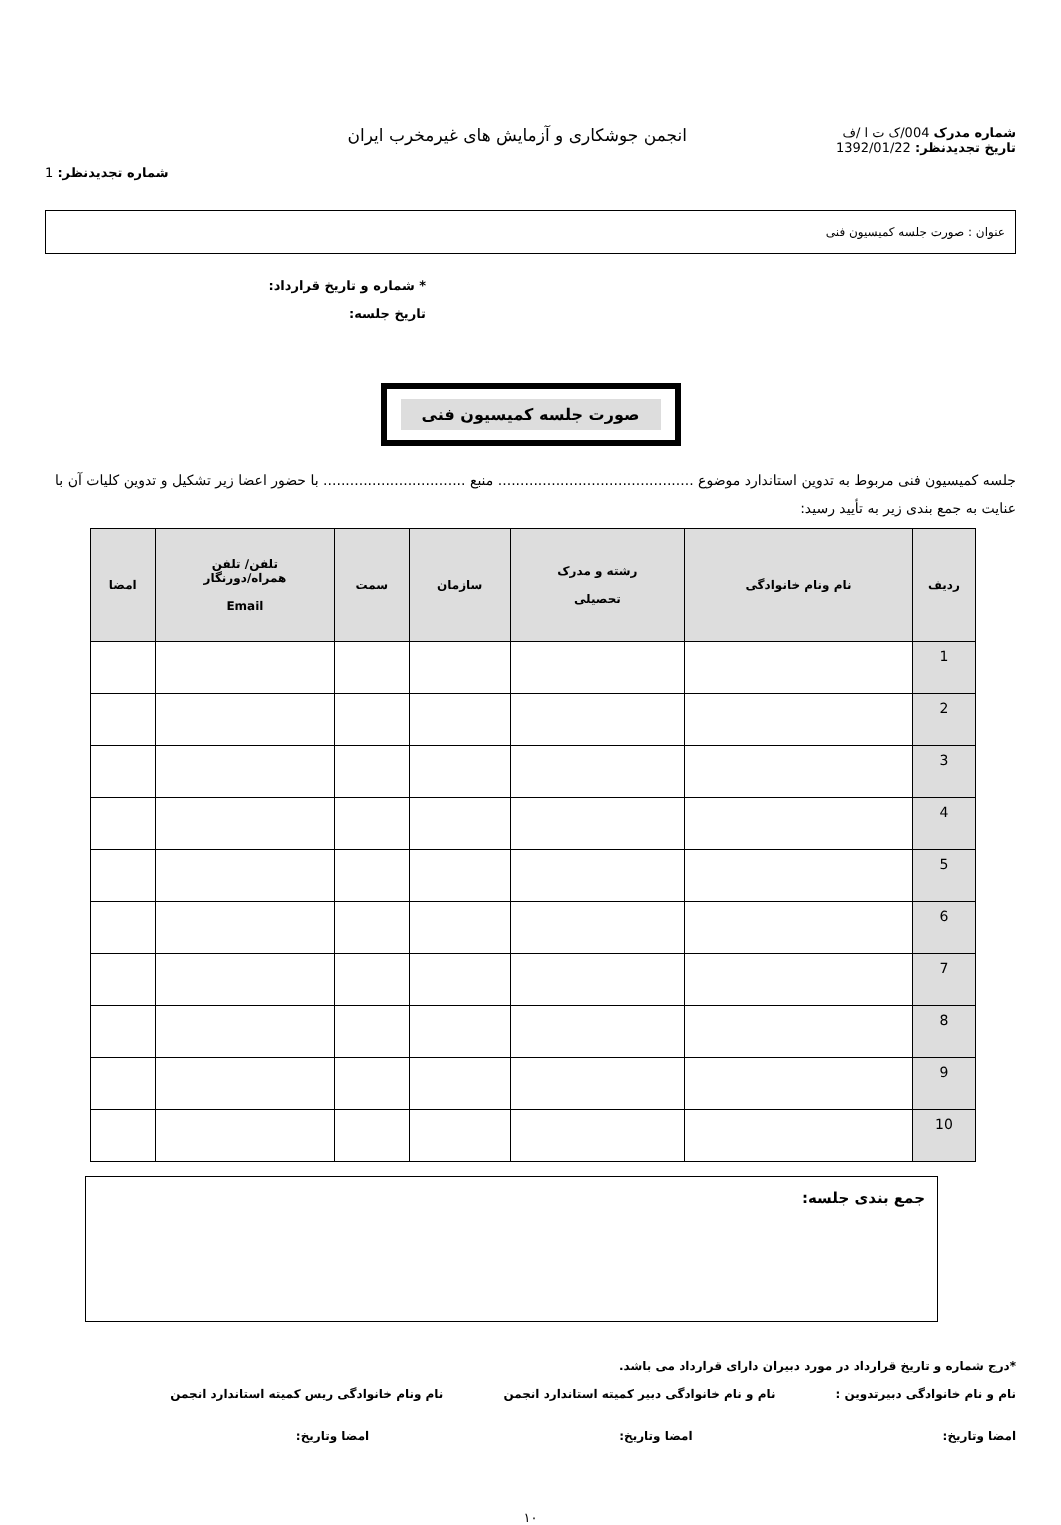شماره مدرک 004/ک ت ا /ف
تاریخ تجدیدنظر: 1392/01/22
انجمن جوشکاری و آزمایش های غیرمخرب ایران
شماره تجدیدنظر: 1
عنوان : صورت جلسه کمیسیون فنی
* شماره و تاریخ قرارداد:
تاریخ جلسه:
صورت جلسه کمیسیون فنی
جلسه کمیسیون فنی مربوط به تدوین استاندارد موضوع ............................................ منبع ................................ با حضور اعضا زیر تشکیل و تدوین کلیات آن با عنایت به جمع بندی زیر به تأیید رسید:
| ردیف | نام ونام خانوادگی | رشته و مدرک تحصیلی | سازمان | سمت | تلفن/ تلفن همراه/دورنگار Email | امضا |
| --- | --- | --- | --- | --- | --- | --- |
| 1 | | | | | | |
| 2 | | | | | | |
| 3 | | | | | | |
| 4 | | | | | | |
| 5 | | | | | | |
| 6 | | | | | | |
| 7 | | | | | | |
| 8 | | | | | | |
| 9 | | | | | | |
| 10 | | | | | | |
جمع بندی جلسه:
*درج شماره و تاریخ قرارداد در مورد دبیران دارای قرارداد می باشد.
نام و نام خانوادگی دبیرتدوین : نام و نام خانوادگی دبیر کمیته استاندارد انجمن نام ونام خانوادگی ریس کمیته استاندارد انجمن
امضا وتاریخ: امضا وتاریخ: امضا وتاریخ:
۱۰